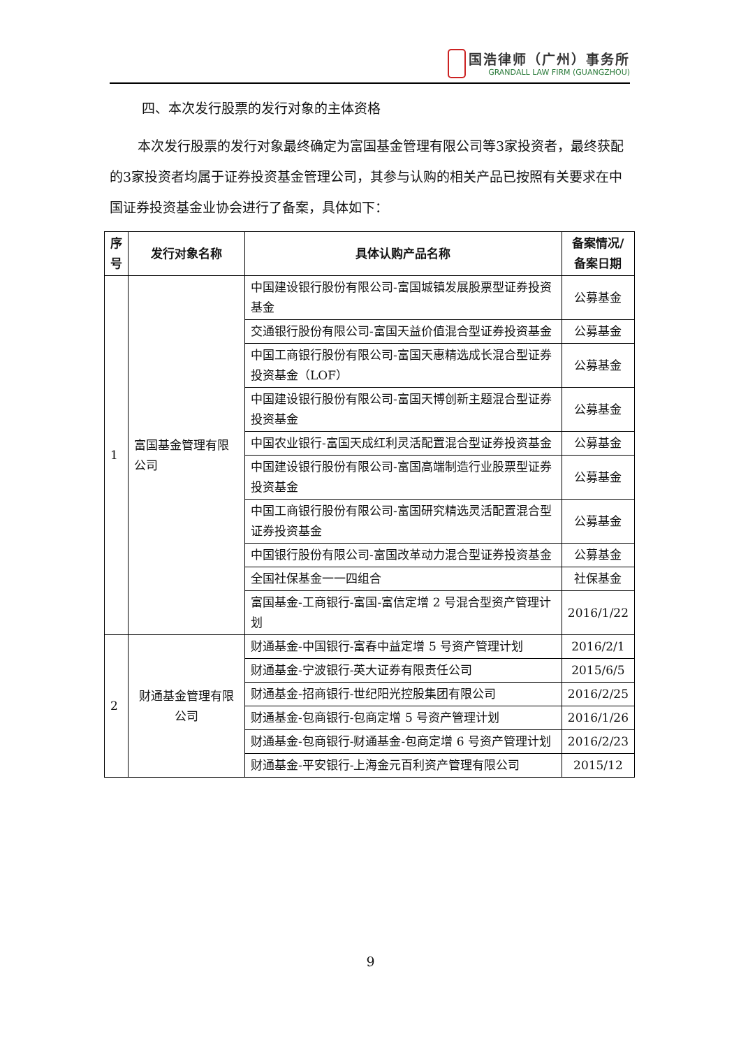国浩律师（广州）事务所
GRANDALL LAW FIRM (GUANGZHOU)
四、本次发行股票的发行对象的主体资格
本次发行股票的发行对象最终确定为富国基金管理有限公司等3家投资者，最终获配的3家投资者均属于证券投资基金管理公司，其参与认购的相关产品已按照有关要求在中国证券投资基金业协会进行了备案，具体如下：
| 序号 | 发行对象名称 | 具体认购产品名称 | 备案情况/备案日期 |
| --- | --- | --- | --- |
| 1 | 富国基金管理有限公司 | 中国建设银行股份有限公司-富国城镇发展股票型证券投资基金 | 公募基金 |
| | | 交通银行股份有限公司-富国天益价值混合型证券投资基金 | 公募基金 |
| | | 中国工商银行股份有限公司-富国天惠精选成长混合型证券投资基金（LOF） | 公募基金 |
| | | 中国建设银行股份有限公司-富国天博创新主题混合型证券投资基金 | 公募基金 |
| | | 中国农业银行-富国天成红利灵活配置混合型证券投资基金 | 公募基金 |
| | | 中国建设银行股份有限公司-富国高端制造行业股票型证券投资基金 | 公募基金 |
| | | 中国工商银行股份有限公司-富国研究精选灵活配置混合型证券投资基金 | 公募基金 |
| | | 中国银行股份有限公司-富国改革动力混合型证券投资基金 | 公募基金 |
| | | 全国社保基金一一四组合 | 社保基金 |
| | | 富国基金-工商银行-富国-富信定增 2 号混合型资产管理计划 | 2016/1/22 |
| 2 | 财通基金管理有限公司 | 财通基金-中国银行-富春中益定增 5 号资产管理计划 | 2016/2/1 |
| | | 财通基金-宁波银行-英大证券有限责任公司 | 2015/6/5 |
| | | 财通基金-招商银行-世纪阳光控股集团有限公司 | 2016/2/25 |
| | | 财通基金-包商银行-包商定增 5 号资产管理计划 | 2016/1/26 |
| | | 财通基金-包商银行-财通基金-包商定增 6 号资产管理计划 | 2016/2/23 |
| | | 财通基金-平安银行-上海金元百利资产管理有限公司 | 2015/12 |
9